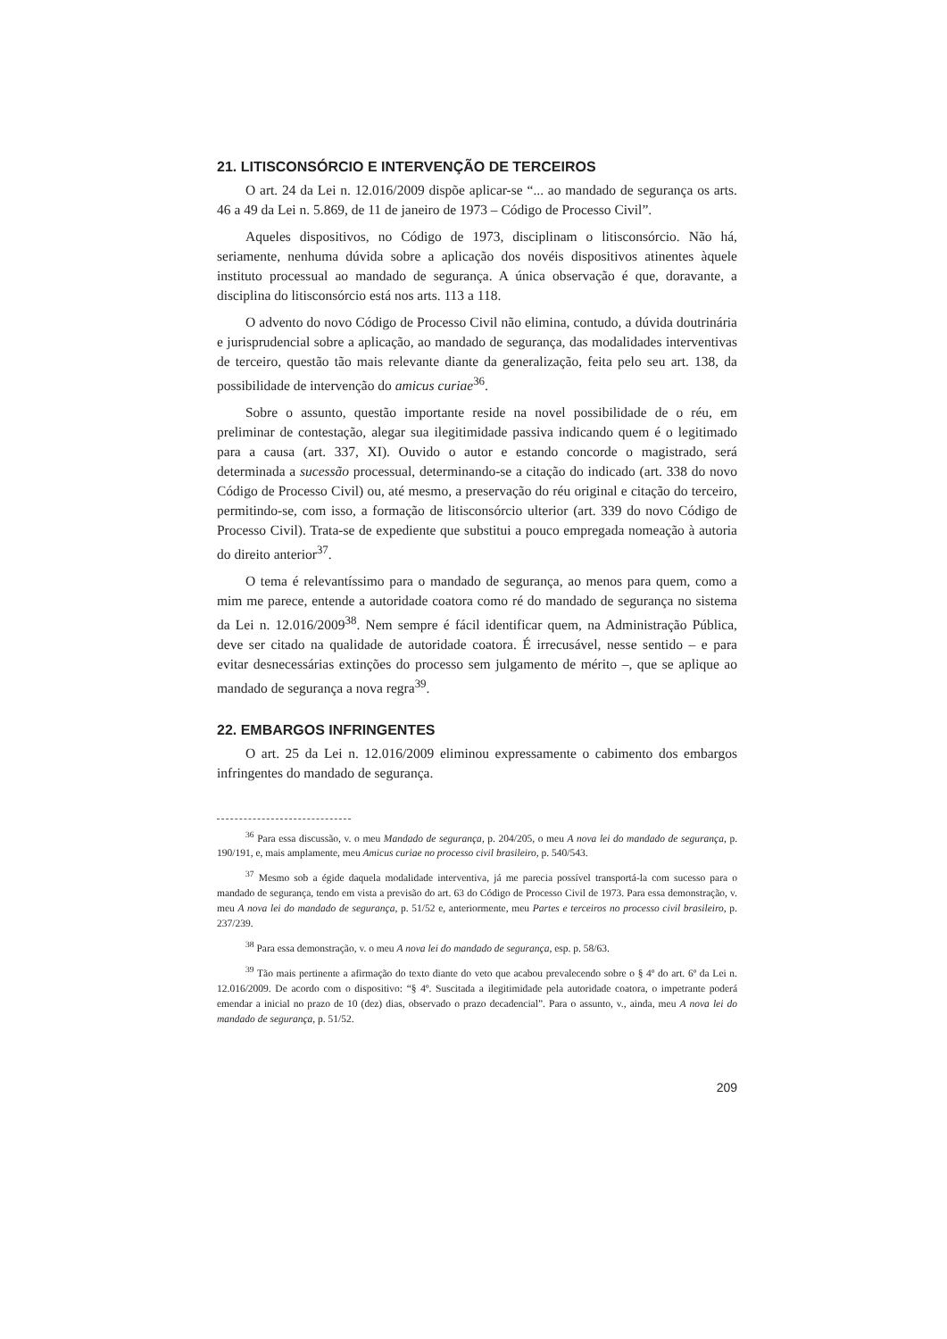21. LITISCONSÓRCIO E INTERVENÇÃO DE TERCEIROS
O art. 24 da Lei n. 12.016/2009 dispõe aplicar-se “... ao mandado de segurança os arts. 46 a 49 da Lei n. 5.869, de 11 de janeiro de 1973 – Código de Processo Civil”.
Aqueles dispositivos, no Código de 1973, disciplinam o litisconsórcio. Não há, seriamente, nenhuma dúvida sobre a aplicação dos novéis dispositivos atinentes àquele instituto processual ao mandado de segurança. A única observação é que, doravante, a disciplina do litisconsórcio está nos arts. 113 a 118.
O advento do novo Código de Processo Civil não elimina, contudo, a dúvida doutrinária e jurisprudencial sobre a aplicação, ao mandado de segurança, das modalidades interventivas de terceiro, questão tão mais relevante diante da generalização, feita pelo seu art. 138, da possibilidade de intervenção do amicus curiae<sup>36</sup>.
Sobre o assunto, questão importante reside na novel possibilidade de o réu, em preliminar de contestação, alegar sua ilegitimidade passiva indicando quem é o legitimado para a causa (art. 337, XI). Ouvido o autor e estando concorde o magistrado, será determinada a sucessão processual, determinando-se a citação do indicado (art. 338 do novo Código de Processo Civil) ou, até mesmo, a preservação do réu original e citação do terceiro, permitindo-se, com isso, a formação de litisconsórcio ulterior (art. 339 do novo Código de Processo Civil). Trata-se de expediente que substitui a pouco empregada nomeação à autoria do direito anterior<sup>37</sup>.
O tema é relevantíssimo para o mandado de segurança, ao menos para quem, como a mim me parece, entende a autoridade coatora como ré do mandado de segurança no sistema da Lei n. 12.016/2009<sup>38</sup>. Nem sempre é fácil identificar quem, na Administração Pública, deve ser citado na qualidade de autoridade coatora. É irrecusável, nesse sentido – e para evitar desnecessárias extinções do processo sem julgamento de mérito –, que se aplique ao mandado de segurança a nova regra<sup>39</sup>.
22. EMBARGOS INFRINGENTES
O art. 25 da Lei n. 12.016/2009 eliminou expressamente o cabimento dos embargos infringentes do mandado de segurança.
<sup>36</sup> Para essa discussão, v. o meu Mandado de segurança, p. 204/205, o meu A nova lei do mandado de segurança, p. 190/191, e, mais amplamente, meu Amicus curiae no processo civil brasileiro, p. 540/543.
<sup>37</sup> Mesmo sob a égide daquela modalidade interventiva, já me parecia possível transportá-la com sucesso para o mandado de segurança, tendo em vista a previsão do art. 63 do Código de Processo Civil de 1973. Para essa demonstração, v. meu A nova lei do mandado de segurança, p. 51/52 e, anteriormente, meu Partes e terceiros no processo civil brasileiro, p. 237/239.
<sup>38</sup> Para essa demonstração, v. o meu A nova lei do mandado de segurança, esp. p. 58/63.
<sup>39</sup> Tão mais pertinente a afirmação do texto diante do veto que acabou prevalecendo sobre o § 4º do art. 6º da Lei n. 12.016/2009. De acordo com o dispositivo: “§ 4º. Suscitada a ilegitimidade pela autoridade coatora, o impetrante poderá emendar a inicial no prazo de 10 (dez) dias, observado o prazo decadencial”. Para o assunto, v., ainda, meu A nova lei do mandado de segurança, p. 51/52.
209